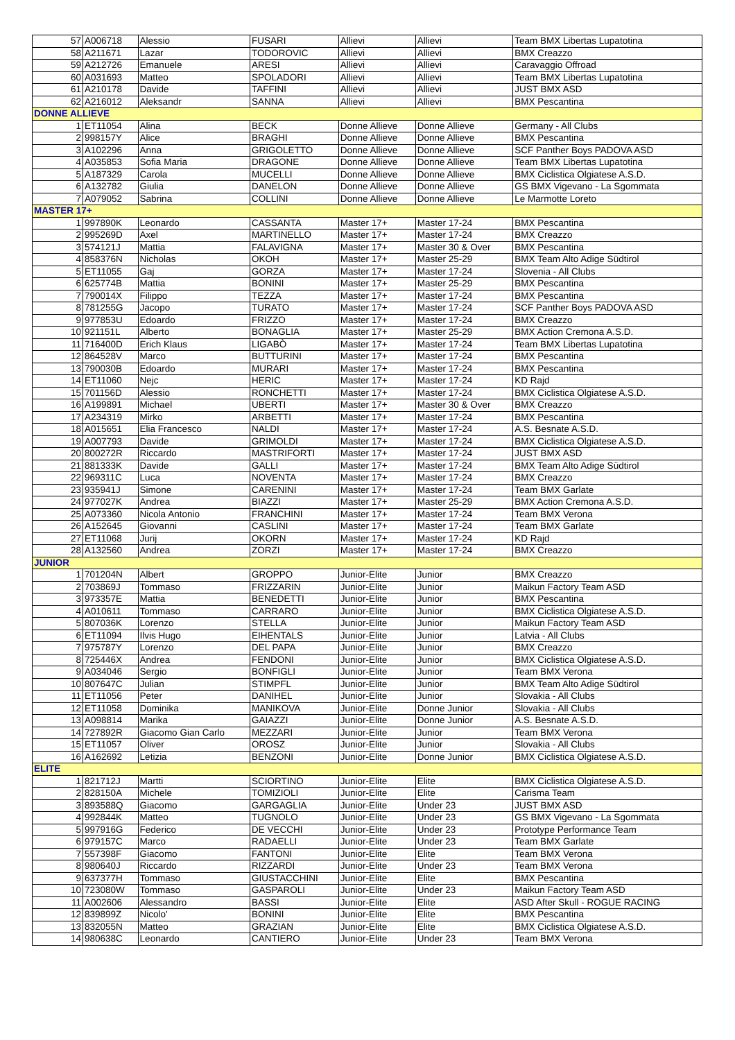| 57 | A006718 | Alessio | FUSARI | Allievi | Allievi | Team BMX Libertas Lupatotina |
| 58 | A211671 | Lazar | TODOROVIC | Allievi | Allievi | BMX Creazzo |
| 59 | A212726 | Emanuele | ARESI | Allievi | Allievi | Caravaggio Offroad |
| 60 | A031693 | Matteo | SPOLADORI | Allievi | Allievi | Team BMX Libertas Lupatotina |
| 61 | A210178 | Davide | TAFFINI | Allievi | Allievi | JUST BMX ASD |
| 62 | A216012 | Aleksandr | SANNA | Allievi | Allievi | BMX Pescantina |
| DONNE ALLIEVE | | | | | | |
| 1 | ET11054 | Alina | BECK | Donne Allieve | Donne Allieve | Germany - All Clubs |
| 2 | 998157Y | Alice | BRAGHI | Donne Allieve | Donne Allieve | BMX Pescantina |
| 3 | A102296 | Anna | GRIGOLETTO | Donne Allieve | Donne Allieve | SCF Panther Boys PADOVA ASD |
| 4 | A035853 | Sofia Maria | DRAGONE | Donne Allieve | Donne Allieve | Team BMX Libertas Lupatotina |
| 5 | A187329 | Carola | MUCELLI | Donne Allieve | Donne Allieve | BMX Ciclistica Olgiatese A.S.D. |
| 6 | A132782 | Giulia | DANELON | Donne Allieve | Donne Allieve | GS BMX Vigevano - La Sgommata |
| 7 | A079052 | Sabrina | COLLINI | Donne Allieve | Donne Allieve | Le Marmotte Loreto |
| MASTER 17+ | | | | | | |
| 1 | 997890K | Leonardo | CASSANTA | Master 17+ | Master 17-24 | BMX Pescantina |
| 2 | 995269D | Axel | MARTINELLO | Master 17+ | Master 17-24 | BMX Creazzo |
| 3 | 574121J | Mattia | FALAVIGNA | Master 17+ | Master 30 & Over | BMX Pescantina |
| 4 | 858376N | Nicholas | OKOH | Master 17+ | Master 25-29 | BMX Team Alto Adige Südtirol |
| 5 | ET11055 | Gaj | GORZA | Master 17+ | Master 17-24 | Slovenia - All Clubs |
| 6 | 625774B | Mattia | BONINI | Master 17+ | Master 25-29 | BMX Pescantina |
| 7 | 790014X | Filippo | TEZZA | Master 17+ | Master 17-24 | BMX Pescantina |
| 8 | 781255G | Jacopo | TURATO | Master 17+ | Master 17-24 | SCF Panther Boys PADOVA ASD |
| 9 | 977853U | Edoardo | FRIZZO | Master 17+ | Master 17-24 | BMX Creazzo |
| 10 | 921151L | Alberto | BONAGLIA | Master 17+ | Master 25-29 | BMX Action Cremona A.S.D. |
| 11 | 716400D | Erich Klaus | LIGABÒ | Master 17+ | Master 17-24 | Team BMX Libertas Lupatotina |
| 12 | 864528V | Marco | BUTTURINI | Master 17+ | Master 17-24 | BMX Pescantina |
| 13 | 790030B | Edoardo | MURARI | Master 17+ | Master 17-24 | BMX Pescantina |
| 14 | ET11060 | Nejc | HERIC | Master 17+ | Master 17-24 | KD Rajd |
| 15 | 701156D | Alessio | RONCHETTI | Master 17+ | Master 17-24 | BMX Ciclistica Olgiatese A.S.D. |
| 16 | A199891 | Michael | UBERTI | Master 17+ | Master 30 & Over | BMX Creazzo |
| 17 | A234319 | Mirko | ARBETTI | Master 17+ | Master 17-24 | BMX Pescantina |
| 18 | A015651 | Elia Francesco | NALDI | Master 17+ | Master 17-24 | A.S. Besnate A.S.D. |
| 19 | A007793 | Davide | GRIMOLDI | Master 17+ | Master 17-24 | BMX Ciclistica Olgiatese A.S.D. |
| 20 | 800272R | Riccardo | MASTRIFORTI | Master 17+ | Master 17-24 | JUST BMX ASD |
| 21 | 881333K | Davide | GALLI | Master 17+ | Master 17-24 | BMX Team Alto Adige Südtirol |
| 22 | 969311C | Luca | NOVENTA | Master 17+ | Master 17-24 | BMX Creazzo |
| 23 | 935941J | Simone | CARENINI | Master 17+ | Master 17-24 | Team BMX Garlate |
| 24 | 977027K | Andrea | BIAZZI | Master 17+ | Master 25-29 | BMX Action Cremona A.S.D. |
| 25 | A073360 | Nicola Antonio | FRANCHINI | Master 17+ | Master 17-24 | Team BMX Verona |
| 26 | A152645 | Giovanni | CASLINI | Master 17+ | Master 17-24 | Team BMX Garlate |
| 27 | ET11068 | Jurij | OKORN | Master 17+ | Master 17-24 | KD Rajd |
| 28 | A132560 | Andrea | ZORZI | Master 17+ | Master 17-24 | BMX Creazzo |
| JUNIOR | | | | | | |
| 1 | 701204N | Albert | GROPPO | Junior-Elite | Junior | BMX Creazzo |
| 2 | 703869J | Tommaso | FRIZZARIN | Junior-Elite | Junior | Maikun Factory Team ASD |
| 3 | 973357E | Mattia | BENEDETTI | Junior-Elite | Junior | BMX Pescantina |
| 4 | A010611 | Tommaso | CARRARO | Junior-Elite | Junior | BMX Ciclistica Olgiatese A.S.D. |
| 5 | 807036K | Lorenzo | STELLA | Junior-Elite | Junior | Maikun Factory Team ASD |
| 6 | ET11094 | Ilvis Hugo | EIHENTALS | Junior-Elite | Junior | Latvia - All Clubs |
| 7 | 975787Y | Lorenzo | DEL PAPA | Junior-Elite | Junior | BMX Creazzo |
| 8 | 725446X | Andrea | FENDONI | Junior-Elite | Junior | BMX Ciclistica Olgiatese A.S.D. |
| 9 | A034046 | Sergio | BONFIGLI | Junior-Elite | Junior | Team BMX Verona |
| 10 | 807647C | Julian | STIMPFL | Junior-Elite | Junior | BMX Team Alto Adige Südtirol |
| 11 | ET11056 | Peter | DANIHEL | Junior-Elite | Junior | Slovakia - All Clubs |
| 12 | ET11058 | Dominika | MANIKOVA | Junior-Elite | Donne Junior | Slovakia - All Clubs |
| 13 | A098814 | Marika | GAIAZZI | Junior-Elite | Donne Junior | A.S. Besnate A.S.D. |
| 14 | 727892R | Giacomo Gian Carlo | MEZZARI | Junior-Elite | Junior | Team BMX Verona |
| 15 | ET11057 | Oliver | OROSZ | Junior-Elite | Junior | Slovakia - All Clubs |
| 16 | A162692 | Letizia | BENZONI | Junior-Elite | Donne Junior | BMX Ciclistica Olgiatese A.S.D. |
| ELITE | | | | | | |
| 1 | 821712J | Martti | SCIORTINO | Junior-Elite | Elite | BMX Ciclistica Olgiatese A.S.D. |
| 2 | 828150A | Michele | TOMIZIOLI | Junior-Elite | Elite | Carisma Team |
| 3 | 893588Q | Giacomo | GARGAGLIA | Junior-Elite | Under 23 | JUST BMX ASD |
| 4 | 992844K | Matteo | TUGNOLO | Junior-Elite | Under 23 | GS BMX Vigevano - La Sgommata |
| 5 | 997916G | Federico | DE VECCHI | Junior-Elite | Under 23 | Prototype Performance Team |
| 6 | 979157C | Marco | RADAELLI | Junior-Elite | Under 23 | Team BMX Garlate |
| 7 | 557398F | Giacomo | FANTONI | Junior-Elite | Elite | Team BMX Verona |
| 8 | 980640J | Riccardo | RIZZARDI | Junior-Elite | Under 23 | Team BMX Verona |
| 9 | 637377H | Tommaso | GIUSTACCHINI | Junior-Elite | Elite | BMX Pescantina |
| 10 | 723080W | Tommaso | GASPAROLI | Junior-Elite | Under 23 | Maikun Factory Team ASD |
| 11 | A002606 | Alessandro | BASSI | Junior-Elite | Elite | ASD After Skull - ROGUE RACING |
| 12 | 839899Z | Nicolo' | BONINI | Junior-Elite | Elite | BMX Pescantina |
| 13 | 832055N | Matteo | GRAZIAN | Junior-Elite | Elite | BMX Ciclistica Olgiatese A.S.D. |
| 14 | 980638C | Leonardo | CANTIERO | Junior-Elite | Under 23 | Team BMX Verona |